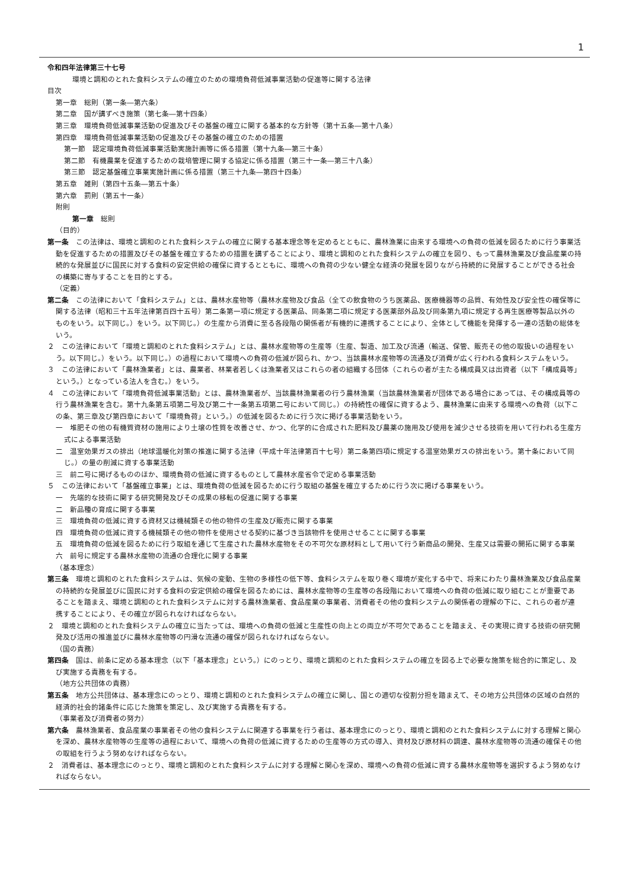1
令和四年法律第三十七号
環境と調和のとれた食料システムの確立のための環境負荷低減事業活動の促進等に関する法律
目次
第一章　総則（第一条―第六条）
第二章　国が講ずべき施策（第七条―第十四条）
第三章　環境負荷低減事業活動の促進及びその基盤の確立に関する基本的な方針等（第十五条―第十八条）
第四章　環境負荷低減事業活動の促進及びその基盤の確立のための措置
第一節　認定環境負荷低減事業活動実施計画等に係る措置（第十九条―第三十条）
第二節　有機農業を促進するための栽培管理に関する協定に係る措置（第三十一条―第三十八条）
第三節　認定基盤確立事業実施計画に係る措置（第三十九条―第四十四条）
第五章　雑則（第四十五条―第五十条）
第六章　罰則（第五十一条）
附則
第一章　総則
（目的）
第一条　この法律は、環境と調和のとれた食料システムの確立に関する基本理念等を定めるとともに、農林漁業に由来する環境への負荷の低減を図るために行う事業活動を促進するための措置及びその基盤を確立するための措置を講ずることにより、環境と調和のとれた食料システムの確立を図り、もって農林漁業及び食品産業の持続的な発展並びに国民に対する食料の安定供給の確保に資するとともに、環境への負荷の少ない健全な経済の発展を図りながら持続的に発展することができる社会の構築に寄与することを目的とする。
（定義）
第二条　この法律において「食料システム」とは、農林水産物等（農林水産物及び食品（全ての飲食物のうち医薬品、医療機器等の品質、有効性及び安全性の確保等に関する法律（昭和三十五年法律第百四十五号）第二条第一項に規定する医薬品、同条第二項に規定する医薬部外品及び同条第九項に規定する再生医療等製品以外のものをいう。以下同じ。）をいう。以下同じ。）の生産から消費に至る各段階の関係者が有機的に連携することにより、全体として機能を発揮する一連の活動の総体をいう。
２　この法律において「環境と調和のとれた食料システム」とは、農林水産物等の生産等（生産、製造、加工及び流通（輸送、保管、販売その他の取扱いの過程をいう。以下同じ。）をいう。以下同じ。）の過程において環境への負荷の低減が図られ、かつ、当該農林水産物等の流通及び消費が広く行われる食料システムをいう。
３　この法律において「農林漁業者」とは、農業者、林業者若しくは漁業者又はこれらの者の組織する団体（これらの者が主たる構成員又は出資者（以下「構成員等」という。）となっている法人を含む。）をいう。
４　この法律において「環境負荷低減事業活動」とは、農林漁業者が、当該農林漁業者の行う農林漁業（当該農林漁業者が団体である場合にあっては、その構成員等の行う農林漁業を含む。第十九条第五項第二号及び第二十一条第五項第二号において同じ。）の持続性の確保に資するよう、農林漁業に由来する環境への負荷（以下この条、第三章及び第四章において「環境負荷」という。）の低減を図るために行う次に掲げる事業活動をいう。
一　堆肥その他の有機質資材の施用により土壌の性質を改善させ、かつ、化学的に合成された肥料及び農薬の施用及び使用を減少させる技術を用いて行われる生産方式による事業活動
二　温室効果ガスの排出（地球温暖化対策の推進に関する法律（平成十年法律第百十七号）第二条第四項に規定する温室効果ガスの排出をいう。第十条において同じ。）の量の削減に資する事業活動
三　前二号に掲げるもののほか、環境負荷の低減に資するものとして農林水産省令で定める事業活動
５　この法律において「基盤確立事業」とは、環境負荷の低減を図るために行う取組の基盤を確立するために行う次に掲げる事業をいう。
一　先端的な技術に関する研究開発及びその成果の移転の促進に関する事業
二　新品種の育成に関する事業
三　環境負荷の低減に資する資材又は機械類その他の物件の生産及び販売に関する事業
四　環境負荷の低減に資する機械類その他の物件を使用させる契約に基づき当該物件を使用させることに関する事業
五　環境負荷の低減を図るために行う取組を通じて生産された農林水産物をその不可欠な原材料として用いて行う新商品の開発、生産又は需要の開拓に関する事業
六　前号に規定する農林水産物の流通の合理化に関する事業
（基本理念）
第三条　環境と調和のとれた食料システムは、気候の変動、生物の多様性の低下等、食料システムを取り巻く環境が変化する中で、将来にわたり農林漁業及び食品産業の持続的な発展並びに国民に対する食料の安定供給の確保を図るためには、農林水産物等の生産等の各段階において環境への負荷の低減に取り組むことが重要であることを踏まえ、環境と調和のとれた食料システムに対する農林漁業者、食品産業の事業者、消費者その他の食料システムの関係者の理解の下に、これらの者が連携することにより、その確立が図られなければならない。
２　環境と調和のとれた食料システムの確立に当たっては、環境への負荷の低減と生産性の向上との両立が不可欠であることを踏まえ、その実現に資する技術の研究開発及び活用の推進並びに農林水産物等の円滑な流通の確保が図られなければならない。
（国の責務）
第四条　国は、前条に定める基本理念（以下「基本理念」という。）にのっとり、環境と調和のとれた食料システムの確立を図る上で必要な施策を総合的に策定し、及び実施する責務を有する。
（地方公共団体の責務）
第五条　地方公共団体は、基本理念にのっとり、環境と調和のとれた食料システムの確立に関し、国との適切な役割分担を踏まえて、その地方公共団体の区域の自然的経済的社会的諸条件に応じた施策を策定し、及び実施する責務を有する。
（事業者及び消費者の努力）
第六条　農林漁業者、食品産業の事業者その他の食料システムに関連する事業を行う者は、基本理念にのっとり、環境と調和のとれた食料システムに対する理解と関心を深め、農林水産物等の生産等の過程において、環境への負荷の低減に資するための生産等の方式の導入、資材及び原材料の調達、農林水産物等の流通の確保その他の取組を行うよう努めなければならない。
２　消費者は、基本理念にのっとり、環境と調和のとれた食料システムに対する理解と関心を深め、環境への負荷の低減に資する農林水産物等を選択するよう努めなければならない。